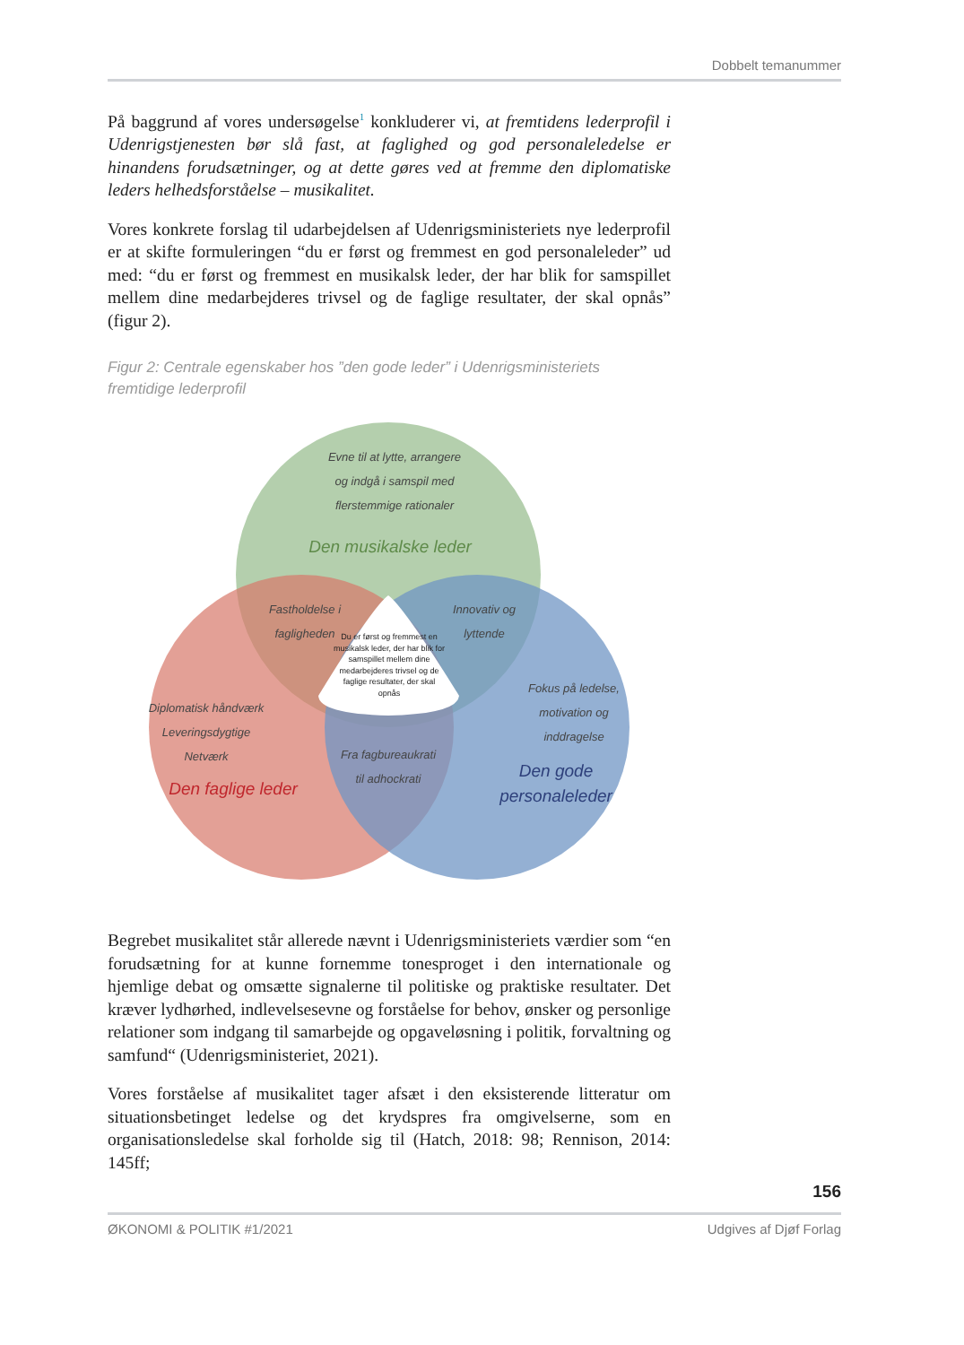Dobbelt temanummer
På baggrund af vores undersøgelse<sup>1</sup> konkluderer vi, at fremtidens lederprofil i Udenrigstjenesten bør slå fast, at faglighed og god personaleledelse er hinandens forudsætninger, og at dette gøres ved at fremme den diplomatiske leders helhedsforståelse – musikalitet.
Vores konkrete forslag til udarbejdelsen af Udenrigsministeriets nye lederprofil er at skifte formuleringen “du er først og fremmest en god personaleleder” ud med: “du er først og fremmest en musikalsk leder, der har blik for samspillet mellem dine medarbejderes trivsel og de faglige resultater, der skal opnås” (figur 2).
Figur 2: Centrale egenskaber hos ”den gode leder” i Udenrigsministeriets fremtidige lederprofil
Evne til at lytte, arrangere
og indgå i samspil med
flerstemmige rationaler
Den musikalske leder
Fastholdelse i
fagligheden
Innovativ og
lyttende
Du er først og fremmest en musikalsk leder, der har blik for samspillet mellem dine medarbejderes trivsel og de faglige resultater, der skal opnås
Fokus på ledelse,
motivation og
inddragelse
Diplomatisk håndværk
Leveringsdygtige
Netværk
Den faglige leder
Fra fagbureaukrati
til adhockrati
Den gode
personaleleder
Begrebet musikalitet står allerede nævnt i Udenrigsministeriets værdier som “en forudsætning for at kunne fornemme tonesproget i den internationale og hjemlige debat og omsætte signalerne til politiske og praktiske resultater. Det kræver lydhørhed, indlevelsesevne og forståelse for behov, ønsker og personlige relationer som indgang til samarbejde og opgaveløsning i politik, forvaltning og samfund“ (Udenrigsministeriet, 2021).
Vores forståelse af musikalitet tager afsæt i den eksisterende litteratur om situationsbetinget ledelse og det krydspres fra omgivelserne, som en organisationsledelse skal forholde sig til (Hatch, 2018: 98; Rennison, 2014: 145ff;
156
ØKONOMI & POLITIK #1/2021 Udgives af Djøf Forlag